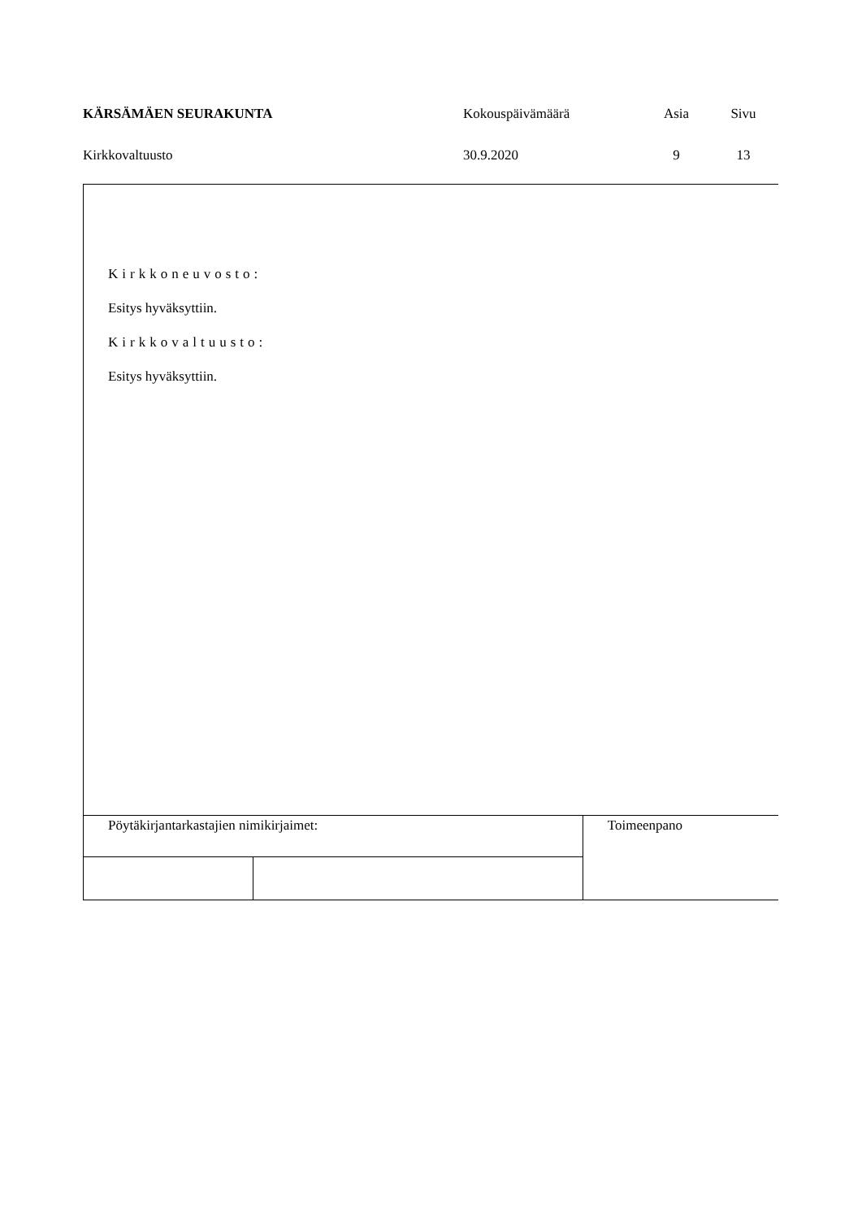KÄRSÄMÄEN SEURAKUNTA Kokouspäivämäärä Asia Sivu
Kirkkovaltuusto 30.9.2020 9 13
Kirkkoneuvosto:
Esitys hyväksyttiin.
Kirkkovaltuusto:
Esitys hyväksyttiin.
| Pöytäkirjantarkastajien nimikirjaimet: | | Toimeenpano |